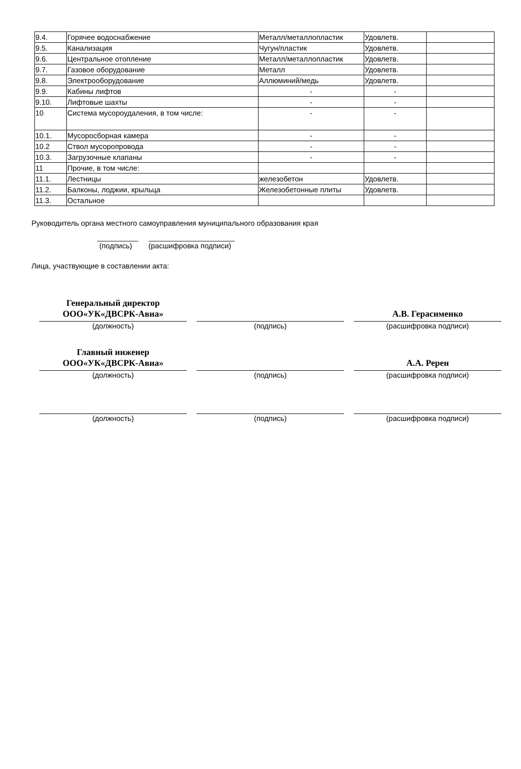| 9.4. | Горячее водоснабжение | Металл/металлопластик | Удовлетв. | |
| 9.5. | Канализация | Чугун/пластик | Удовлетв. | |
| 9.6. | Центральное отопление | Металл/металлопластик | Удовлетв. | |
| 9.7. | Газовое оборудование | Металл | Удовлетв. | |
| 9.8. | Электрооборудование | Аллюминий/медь | Удовлетв. | |
| 9.9. | Кабины лифтов | - | - | |
| 9.10. | Лифтовые шахты | - | - | |
| 10 | Система мусороудаления, в том числе: | - | - | |
| 10.1. | Мусоросборная камера | - | - | |
| 10.2 | Ствол мусоропровода | - | - | |
| 10.3. | Загрузочные клапаны | - | - | |
| 11 | Прочие, в том числе: | | | |
| 11.1. | Лестницы | железобетон | Удовлетв. | |
| 11.2. | Балконы, лоджии, крыльца | Железобетонные плиты | Удовлетв. | |
| 11.3. | Остальное | | | |
Руководитель органа местного самоуправления муниципального образования края
__________ _____________________
(подпись) (расшифровка подписи)
Лица, участвующие в составлении акта:
Генеральный директор
ООО«УК«ДВСРК-Авиа»
(должность)
(подпись)
А.В. Герасименко
(расшифровка подписи)
Главный инженер
ООО«УК«ДВСРК-Авиа»
(должность)
(подпись)
А.А. Ререн
(расшифровка подписи)
(должность)
(подпись)
(расшифровка подписи)